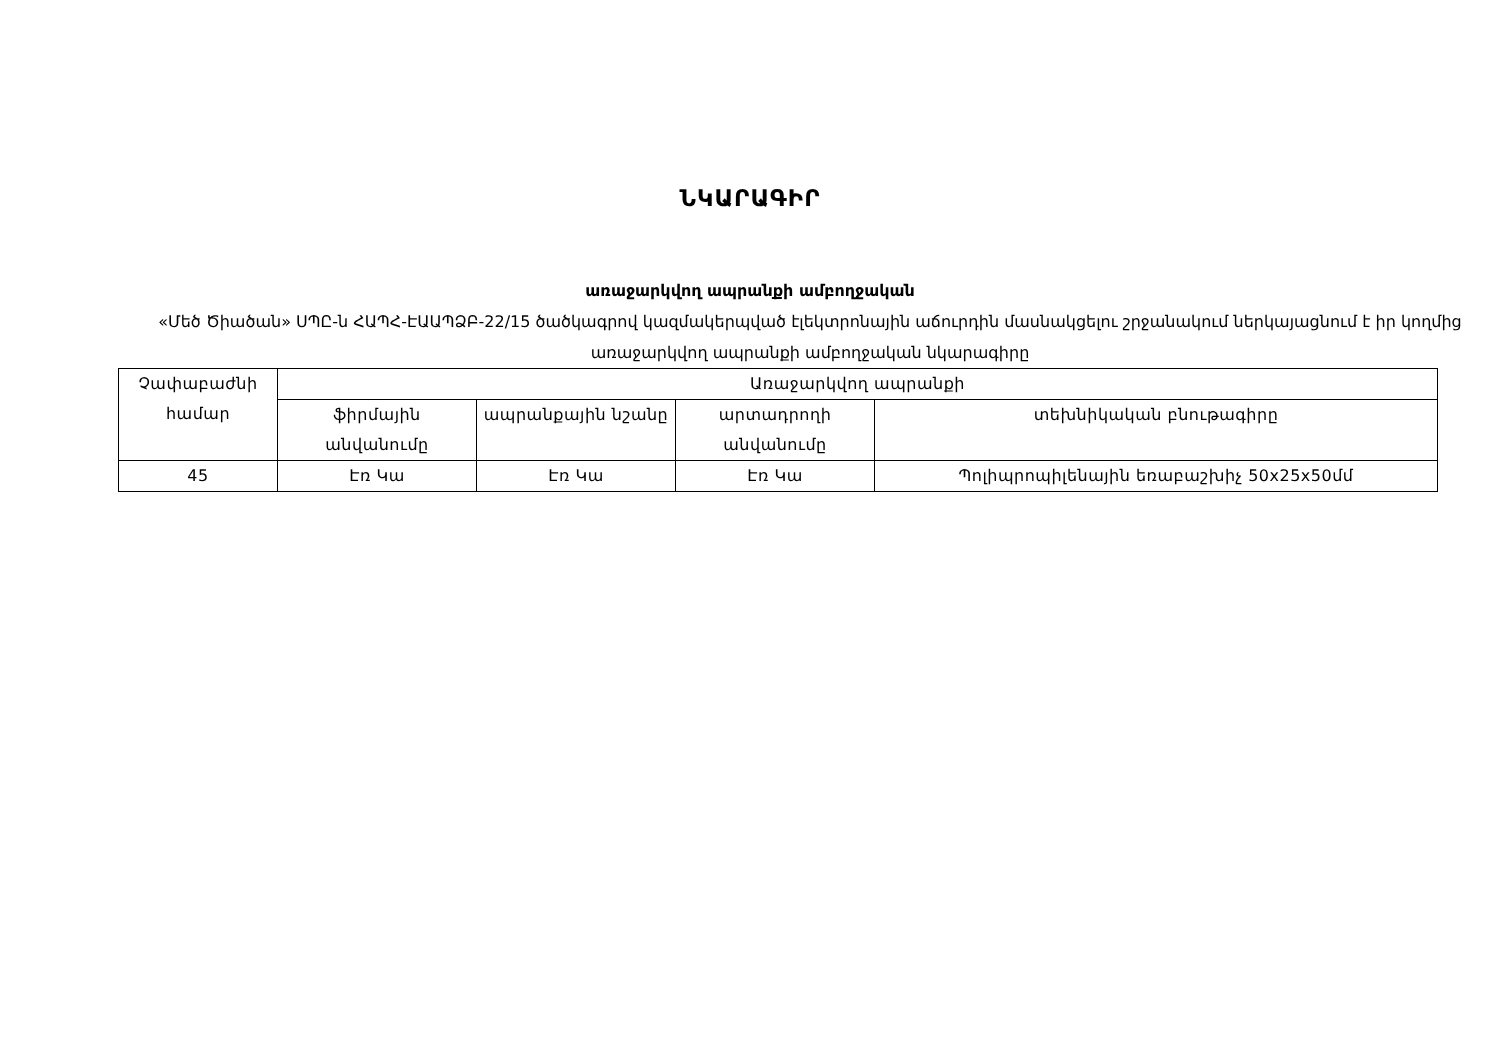ՆԿԱՐԱԳԻՐ
առաջարկվող ապրանքի ամբողջական
«Մեծ Ծիածան» ՍՊԸ-ն ՀԱՊՀ-ԷԱԱՊՁԲ-22/15 ծածկագրով կազմակերպված էլեկտրոնային աճուրդին մասնակցելու շրջանակում ներկայացնում է իր կողմից առաջարկվող ապրանքի ամբողջական նկարագիրը
| Չափաբաժնի համար | Առաջարկվող ապրանքի | | | |
| --- | --- | --- | --- | --- |
| | ֆիրմային անվանումը | ապրանքային նշանը | արտադրողի անվանումը | տեխնիկական բնութագիրը |
| 45 | Էռ Կա | Էռ Կա | Էռ Կա | Պոլիպրոպիլենային եռաբաշխիչ 50x25x50մմ |